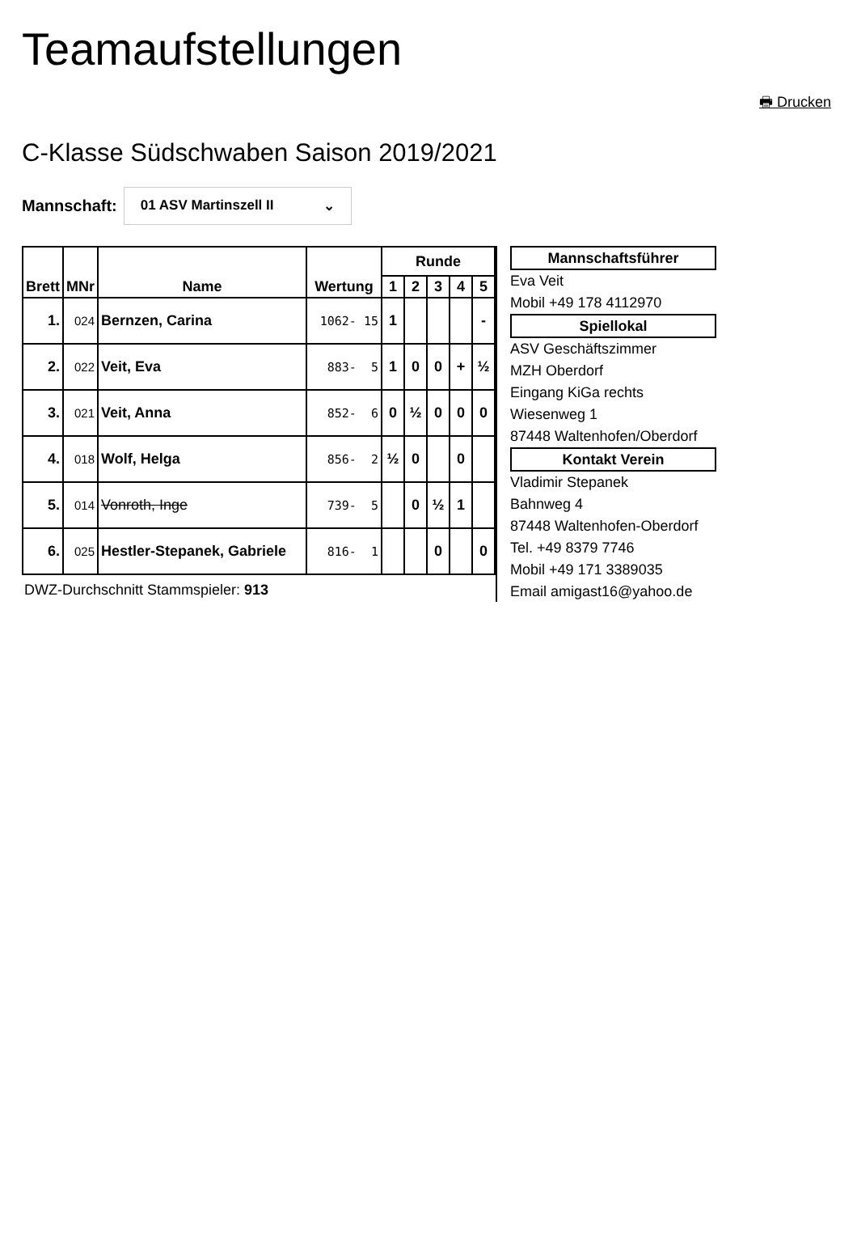Teamaufstellungen
🖶 Drucken
C-Klasse Südschwaben Saison 2019/2021
Mannschaft:
01 ASV Martinszell II ⌄
| Brett | MNr | Name | Wertung | Runde | | | | |
| --- | --- | --- | --- | --- | --- | --- | --- | --- |
| | | | | 1 | 2 | 3 | 4 | 5 |
| 1. | 024 | Bernzen, Carina | 1062- 15 | 1 | | | | - |
| 2. | 022 | Veit, Eva | 883- 5 | 1 | 0 | 0 | + | ½ |
| 3. | 021 | Veit, Anna | 852- 6 | 0 | ½ | 0 | 0 | 0 |
| 4. | 018 | Wolf, Helga | 856- 2 | ½ | 0 | | 0 | |
| 5. | 014 | Vonroth, Inge | 739- 5 | | 0 | ½ | 1 | |
| 6. | 025 | Hestler-Stepanek, Gabriele | 816- 1 | | | 0 | | 0 |
DWZ-Durchschnitt Stammspieler: 913
Mannschaftsführer
Eva Veit
Mobil +49 178 4112970
Spiellokal
ASV Geschäftszimmer
MZH Oberdorf
Eingang KiGa rechts
Wiesenweg 1
87448 Waltenhofen/Oberdorf
Kontakt Verein
Vladimir Stepanek
Bahnweg 4
87448 Waltenhofen-Oberdorf
Tel. +49 8379 7746
Mobil +49 171 3389035
Email amigast16@yahoo.de